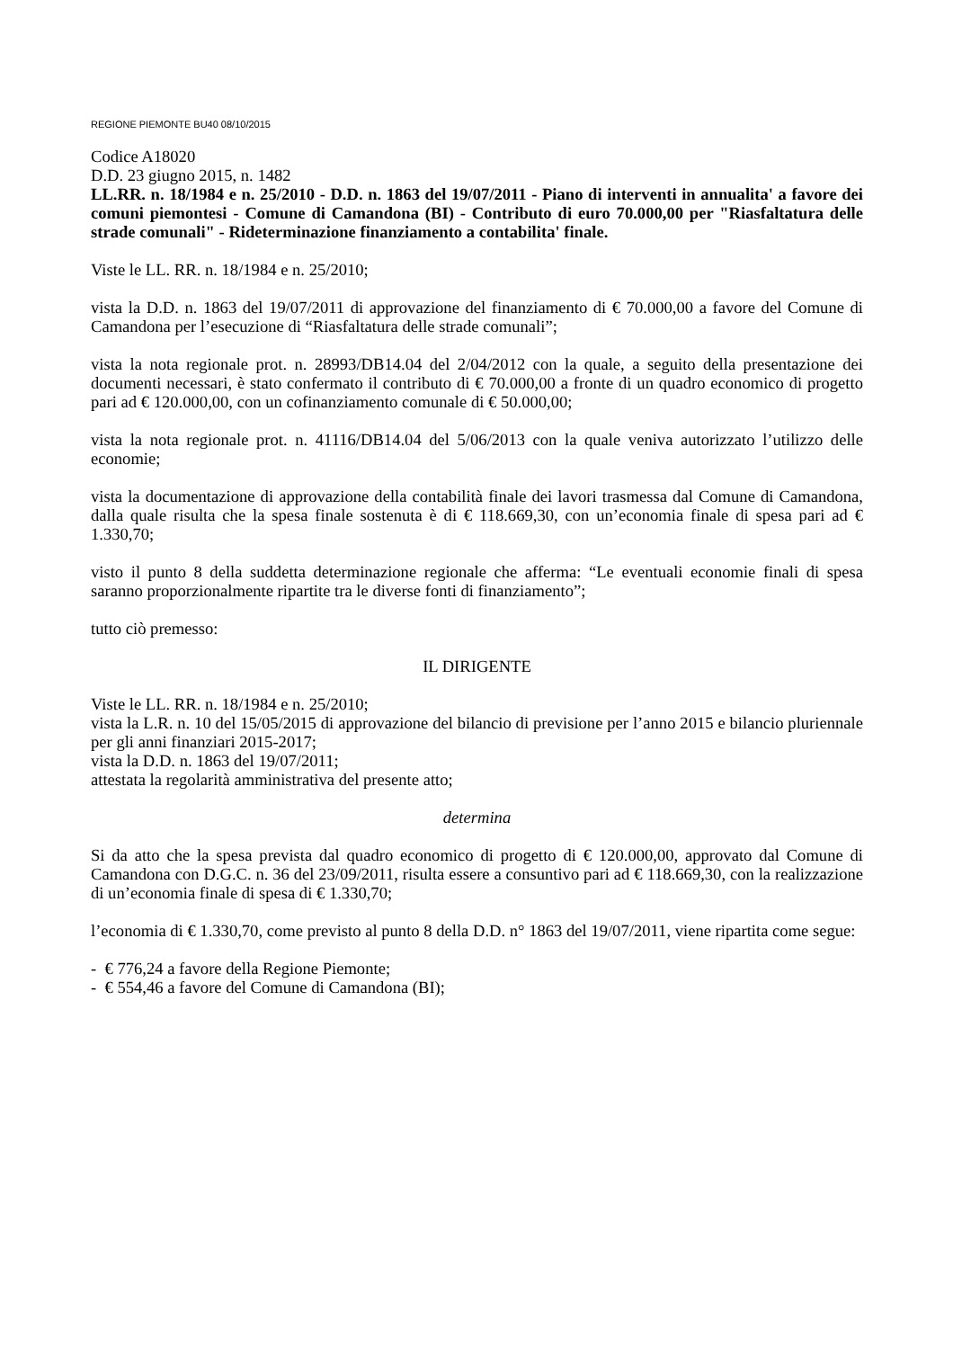REGIONE PIEMONTE BU40 08/10/2015
Codice A18020
D.D. 23 giugno 2015, n. 1482
LL.RR. n. 18/1984 e n. 25/2010 - D.D. n. 1863 del 19/07/2011 - Piano di interventi in annualita' a favore dei comuni piemontesi - Comune di Camandona (BI) - Contributo di euro 70.000,00 per "Riasfaltatura delle strade comunali" - Rideterminazione finanziamento a contabilita' finale.
Viste le LL. RR. n. 18/1984 e n. 25/2010;
vista la D.D. n. 1863 del 19/07/2011 di approvazione del finanziamento di € 70.000,00 a favore del Comune di Camandona per l’esecuzione di “Riasfaltatura delle strade comunali”;
vista la nota regionale prot. n. 28993/DB14.04 del 2/04/2012 con la quale, a seguito della presentazione dei documenti necessari, è stato confermato il contributo di € 70.000,00 a fronte di un quadro economico di progetto pari ad € 120.000,00, con un cofinanziamento comunale di € 50.000,00;
vista la nota regionale prot. n. 41116/DB14.04 del 5/06/2013 con la quale veniva autorizzato l’utilizzo delle economie;
vista la documentazione di approvazione della contabilità finale dei lavori trasmessa dal Comune di Camandona, dalla quale risulta che la spesa finale sostenuta è di € 118.669,30, con un’economia finale di spesa pari ad € 1.330,70;
visto il punto 8 della suddetta determinazione regionale che afferma: “Le eventuali economie finali di spesa saranno proporzionalmente ripartite tra le diverse fonti di finanziamento”;
tutto ciò premesso:
IL DIRIGENTE
Viste le LL. RR. n. 18/1984 e n. 25/2010;
vista la L.R. n. 10 del 15/05/2015 di approvazione del bilancio di previsione per l’anno 2015 e bilancio pluriennale per gli anni finanziari 2015-2017;
vista la D.D. n. 1863 del 19/07/2011;
attestata la regolarità amministrativa del presente atto;
determina
Si da atto che la spesa prevista dal quadro economico di progetto di € 120.000,00, approvato dal Comune di Camandona con D.G.C. n. 36 del 23/09/2011, risulta essere a consuntivo pari ad € 118.669,30, con la realizzazione di un’economia finale di spesa di € 1.330,70;
l’economia di € 1.330,70, come previsto al punto 8 della D.D. n° 1863 del 19/07/2011, viene ripartita come segue:
- € 776,24 a favore della Regione Piemonte;
- € 554,46 a favore del Comune di Camandona (BI);